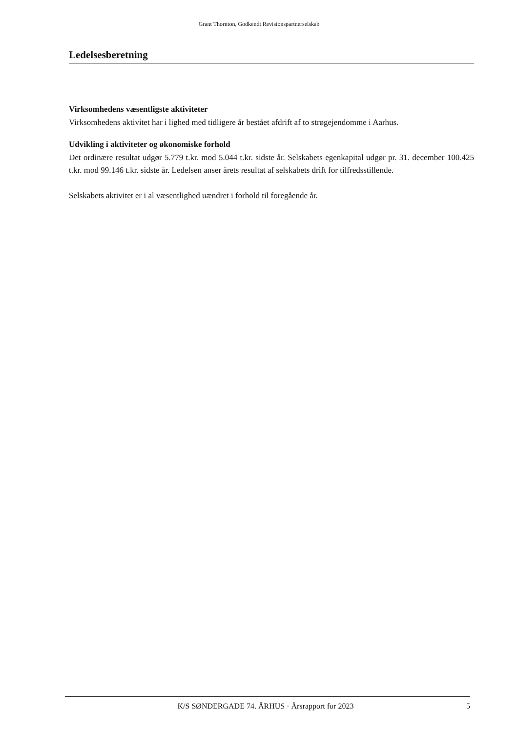Grant Thornton, Godkendt Revisionspartnerselskab
Ledelsesberetning
Virksomhedens væsentligste aktiviteter
Virksomhedens aktivitet har i lighed med tidligere år bestået afdrift af to strøgejendomme i Aarhus.
Udvikling i aktiviteter og økonomiske forhold
Det ordinære resultat udgør 5.779 t.kr. mod 5.044 t.kr. sidste år. Selskabets egenkapital udgør pr. 31. december 100.425 t.kr. mod 99.146 t.kr. sidste år. Ledelsen anser årets resultat af selskabets drift for tilfredsstillende.
Selskabets aktivitet er i al væsentlighed uændret i forhold til foregående år.
K/S SØNDERGADE 74. ÅRHUS · Årsrapport for 2023 5